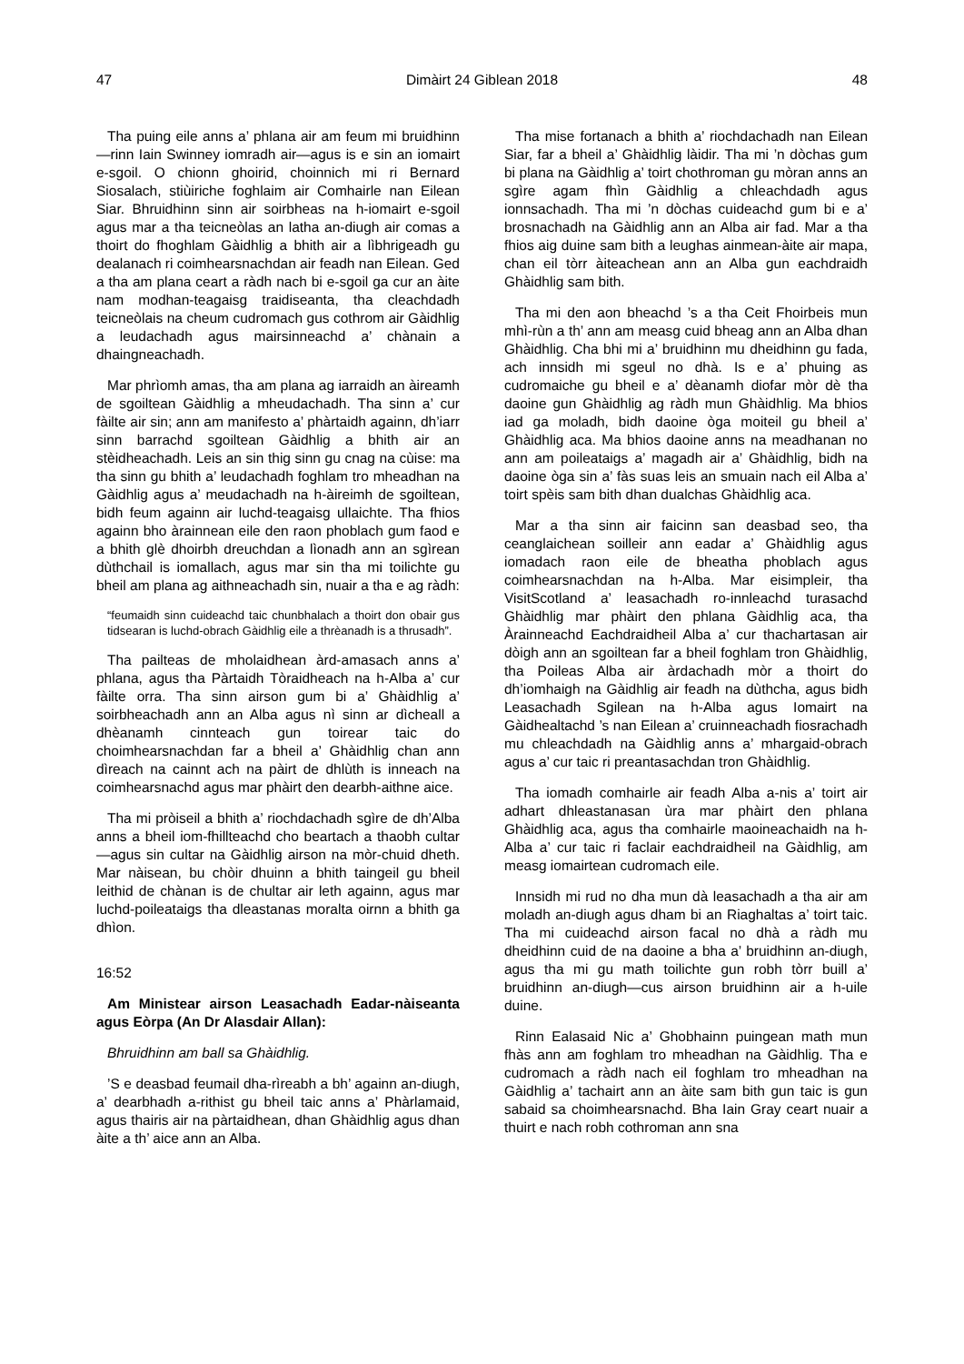47 Dimàirt 24 Giblean 2018 48
Tha puing eile anns a’ phlana air am feum mi bruidhinn—rinn Iain Swinney iomradh air—agus is e sin an iomairt e-sgoil. O chionn ghoirid, choinnich mi ri Bernard Siosalach, stiùiriche foghlaim air Comhairle nan Eilean Siar. Bhruidhinn sinn air soirbheas na h-iomairt e-sgoil agus mar a tha teicneòlas an latha an-diugh air comas a thoirt do fhoghlam Gàidhlig a bhith air a lìbhrigeadh gu dealanach ri coimhearsnachdan air feadh nan Eilean. Ged a tha am plana ceart a ràdh nach bi e-sgoil ga cur an àite nam modhan-teagaisg traidiseanta, tha cleachdadh teicneòlais na cheum cudromach gus cothrom air Gàidhlig a leudachadh agus mairsinneachd a’ chànain a dhaingneachadh.
Mar phrìomh amas, tha am plana ag iarraidh an àireamh de sgoiltean Gàidhlig a mheudachadh. Tha sinn a’ cur fàilte air sin; ann am manifesto a’ phàrtaidh againn, dh’iarr sinn barrachd sgoiltean Gàidhlig a bhith air an stèidheachadh. Leis an sin thig sinn gu cnag na cùise: ma tha sinn gu bhith a’ leudachadh foghlam tro mheadhan na Gàidhlig agus a’ meudachadh na h-àireimh de sgoiltean, bidh feum againn air luchd-teagaisg ullaichte. Tha fhios againn bho àrainnean eile den raon phoblach gum faod e a bhith glè dhoirbh dreuchdan a lìonadh ann an sgìrean dùthchail is iomallach, agus mar sin tha mi toilichte gu bheil am plana ag aithneachadh sin, nuair a tha e ag ràdh:
“feumaidh sinn cuideachd taic chunbhalach a thoirt don obair gus tidsearan is luchd-obrach Gàidhlig eile a thrèanadh is a thrusadh”.
Tha pailteas de mholaidhean àrd-amasach anns a’ phlana, agus tha Pàrtaidh Tòraidheach na h-Alba a’ cur fàilte orra. Tha sinn airson gum bi a’ Ghàidhlig a’ soirbheachadh ann an Alba agus nì sinn ar dìcheall a dhèanamh cinnteach gun toirear taic do choimhearsnachdan far a bheil a’ Ghàidhlig chan ann dìreach na cainnt ach na pàirt de dhlùth is inneach na coimhearsnachd agus mar phàirt den dearbh-aithne aice.
Tha mi pròiseil a bhith a’ riochdachadh sgìre de dh’Alba anns a bheil iom-fhillteachd cho beartach a thaobh cultar—agus sin cultar na Gàidhlig airson na mòr-chuid dheth. Mar nàisean, bu chòir dhuinn a bhith taingeil gu bheil leithid de chànan is de chultar air leth againn, agus mar luchd-poileataigs tha dleastanas moralta oirnn a bhith ga dhìon.
16:52
Am Ministear airson Leasachadh Eadar-nàiseanta agus Eòrpa (An Dr Alasdair Allan):
Bhruidhinn am ball sa Ghàidhlig.
’S e deasbad feumail dha-rìreabh a bh’ againn an-diugh, a’ dearbhadh a-rithist gu bheil taic anns a’ Phàrlamaid, agus thairis air na pàrtaidhean, dhan Ghàidhlig agus dhan àite a th’ aice ann an Alba.
Tha mise fortanach a bhith a’ riochdachadh nan Eilean Siar, far a bheil a’ Ghàidhlig làidir. Tha mi ’n dòchas gum bi plana na Gàidhlig a’ toirt chothroman gu mòran anns an sgìre agam fhìn Gàidhlig a chleachdadh agus ionnsachadh. Tha mi ’n dòchas cuideachd gum bi e a’ brosnachadh na Gàidhlig ann an Alba air fad. Mar a tha fhios aig duine sam bith a leughas ainmean-àite air mapa, chan eil tòrr àiteachean ann an Alba gun eachdraidh Ghàidhlig sam bith.
Tha mi den aon bheachd ’s a tha Ceit Fhoirbeis mun mhì-rùn a th’ ann am measg cuid bheag ann an Alba dhan Ghàidhlig. Cha bhi mi a’ bruidhinn mu dheidhinn gu fada, ach innsidh mi sgeul no dhà. Is e a’ phuing as cudromaiche gu bheil e a’ dèanamh diofar mòr dè tha daoine gun Ghàidhlig ag ràdh mun Ghàidhlig. Ma bhios iad ga moladh, bidh daoine òga moiteil gu bheil a’ Ghàidhlig aca. Ma bhios daoine anns na meadhanan no ann am poileataigs a’ magadh air a’ Ghàidhlig, bidh na daoine òga sin a’ fàs suas leis an smuain nach eil Alba a’ toirt spèis sam bith dhan dualchas Ghàidhlig aca.
Mar a tha sinn air faicinn san deasbad seo, tha ceanglaichean soilleir ann eadar a’ Ghàidhlig agus iomadach raon eile de bheatha phoblach agus coimhearsnachdan na h-Alba. Mar eisimpleir, tha VisitScotland a’ leasachadh ro-innleachd turasachd Ghàidhlig mar phàirt den phlana Gàidhlig aca, tha Àrainneachd Eachdraidheil Alba a’ cur thachartasan air dòigh ann an sgoiltean far a bheil foghlam tron Ghàidhlig, tha Poileas Alba air àrdachadh mòr a thoirt do dh’iomhaigh na Gàidhlig air feadh na dùthcha, agus bidh Leasachadh Sgilean na h-Alba agus Iomairt na Gàidhealtachd ’s nan Eilean a’ cruinneachadh fiosrachadh mu chleachdadh na Gàidhlig anns a’ mhargaid-obrach agus a’ cur taic ri preantasachdan tron Ghàidhlig.
Tha iomadh comhairle air feadh Alba a-nis a’ toirt air adhart dhleastanasan ùra mar phàirt den phlana Ghàidhlig aca, agus tha comhairle maoineachaidh na h-Alba a’ cur taic ri faclair eachdraidheil na Gàidhlig, am measg iomairtean cudromach eile.
Innsidh mi rud no dha mun dà leasachadh a tha air am moladh an-diugh agus dham bi an Riaghaltas a’ toirt taic. Tha mi cuideachd airson facal no dhà a ràdh mu dheidhinn cuid de na daoine a bha a’ bruidhinn an-diugh, agus tha mi gu math toilichte gun robh tòrr buill a’ bruidhinn an-diugh—cus airson bruidhinn air a h-uile duine.
Rinn Ealasaid Nic a’ Ghobhainn puingean math mun fhàs ann am foghlam tro mheadhan na Gàidhlig. Tha e cudromach a ràdh nach eil foghlam tro mheadhan na Gàidhlig a’ tachairt ann an àite sam bith gun taic is gun sabaid sa choimhearsnachd. Bha Iain Gray ceart nuair a thuirt e nach robh cothroman ann sna